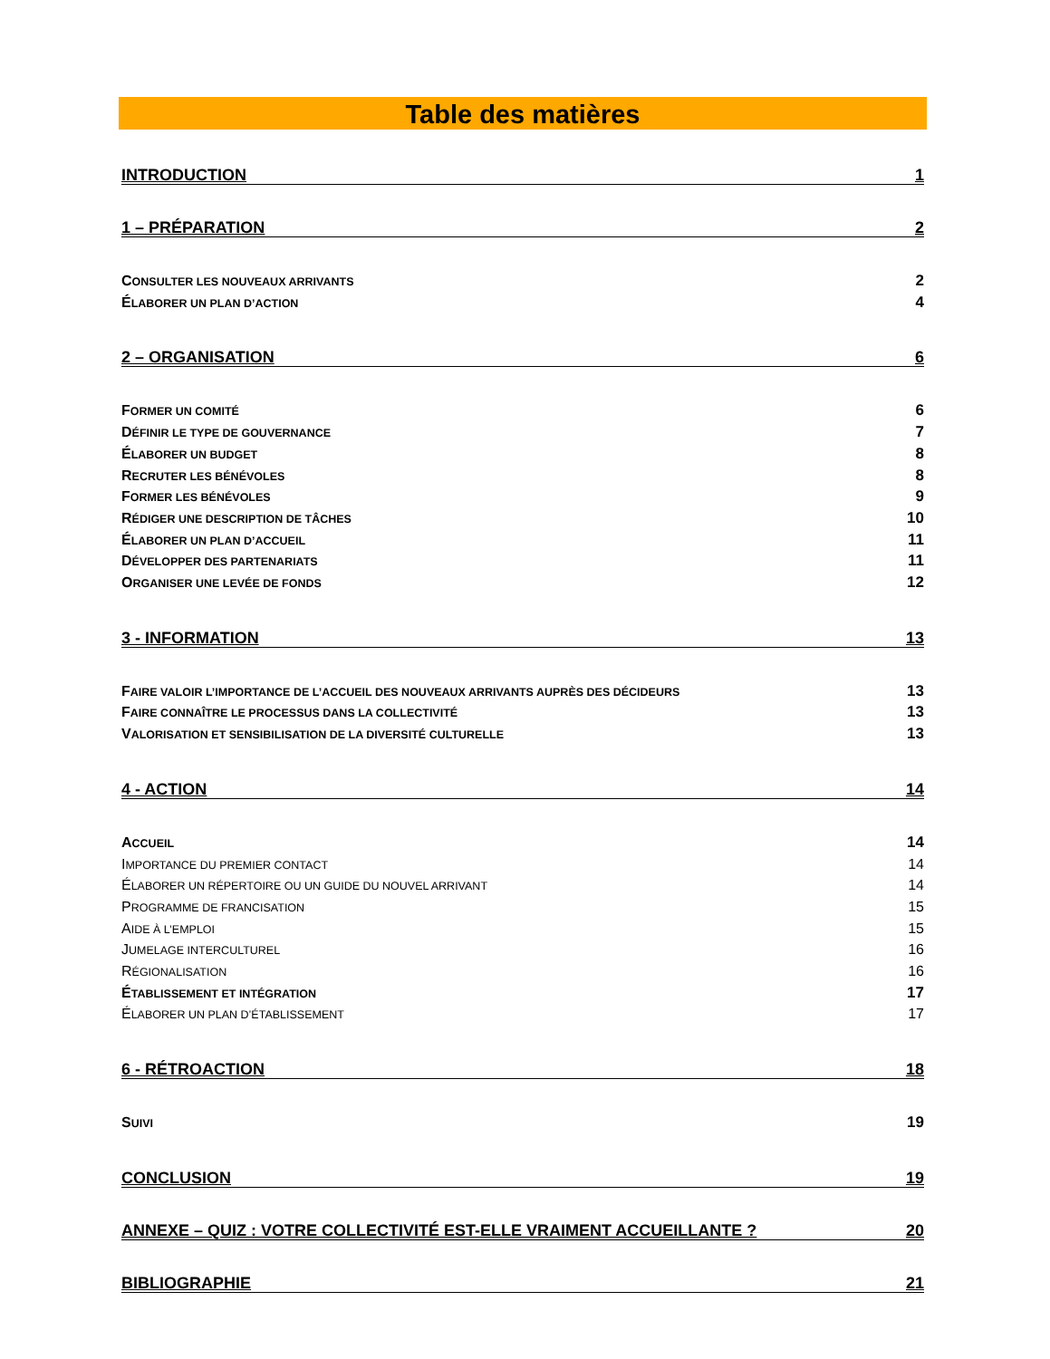Table des matières
INTRODUCTION 1
1 – PRÉPARATION 2
CONSULTER LES NOUVEAUX ARRIVANTS 2
ÉLABORER UN PLAN D’ACTION 4
2 – ORGANISATION 6
FORMER UN COMITÉ 6
DÉFINIR LE TYPE DE GOUVERNANCE 7
ÉLABORER UN BUDGET 8
RECRUTER LES BÉNÉVOLES 8
FORMER LES BÉNÉVOLES 9
RÉDIGER UNE DESCRIPTION DE TÂCHES 10
ÉLABORER UN PLAN D’ACCUEIL 11
DÉVELOPPER DES PARTENARIATS 11
ORGANISER UNE LEVÉE DE FONDS 12
3 - INFORMATION 13
FAIRE VALOIR L’IMPORTANCE DE L’ACCUEIL DES NOUVEAUX ARRIVANTS AUPRÈS DES DÉCIDEURS 13
FAIRE CONNAÎTRE LE PROCESSUS DANS LA COLLECTIVITÉ 13
VALORISATION ET SENSIBILISATION DE LA DIVERSITÉ CULTURELLE 13
4 - ACTION 14
ACCUEIL 14
IMPORTANCE DU PREMIER CONTACT 14
ÉLABORER UN RÉPERTOIRE OU UN GUIDE DU NOUVEL ARRIVANT 14
PROGRAMME DE FRANCISATION 15
AIDE À L’EMPLOI 15
JUMELAGE INTERCULTUREL 16
RÉGIONALISATION 16
ÉTABLISSEMENT ET INTÉGRATION 17
ÉLABORER UN PLAN D’ÉTABLISSEMENT 17
6 - RÉTROACTION 18
SUIVI 19
CONCLUSION 19
ANNEXE – QUIZ : VOTRE COLLECTIVITÉ EST-ELLE VRAIMENT ACCUEILLANTE ? 20
BIBLIOGRAPHIE 21